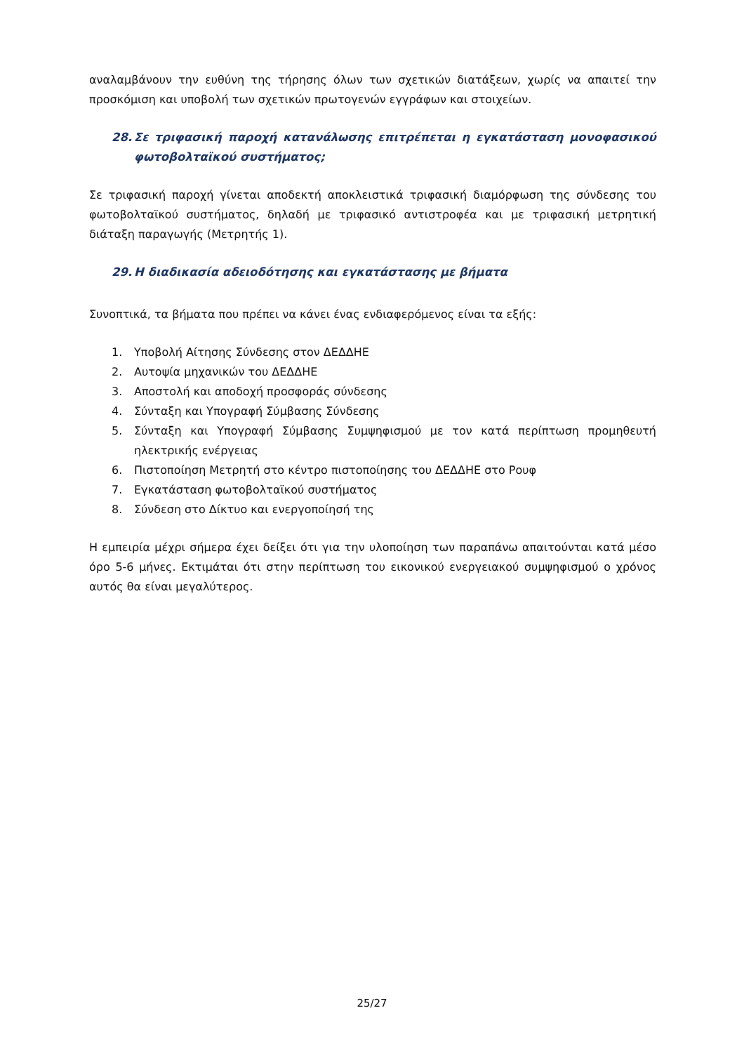αναλαμβάνουν την ευθύνη της τήρησης όλων των σχετικών διατάξεων, χωρίς να απαιτεί την προσκόμιση και υποβολή των σχετικών πρωτογενών εγγράφων και στοιχείων.
28. Σε τριφασική παροχή κατανάλωσης επιτρέπεται η εγκατάσταση μονοφασικού φωτοβολταϊκού συστήματος;
Σε τριφασική παροχή γίνεται αποδεκτή αποκλειστικά τριφασική διαμόρφωση της σύνδεσης του φωτοβολταϊκού συστήματος, δηλαδή με τριφασικό αντιστροφέα και με τριφασική μετρητική διάταξη παραγωγής (Μετρητής 1).
29. Η διαδικασία αδειοδότησης και εγκατάστασης με βήματα
Συνοπτικά, τα βήματα που πρέπει να κάνει ένας ενδιαφερόμενος είναι τα εξής:
1. Υποβολή Αίτησης Σύνδεσης στον ΔΕΔΔΗΕ
2. Αυτοψία μηχανικών του ΔΕΔΔΗΕ
3. Αποστολή και αποδοχή προσφοράς σύνδεσης
4. Σύνταξη και Υπογραφή Σύμβασης Σύνδεσης
5. Σύνταξη και Υπογραφή Σύμβασης Συμψηφισμού με τον κατά περίπτωση προμηθευτή ηλεκτρικής ενέργειας
6. Πιστοποίηση Μετρητή στο κέντρο πιστοποίησης του ΔΕΔΔΗΕ στο Ρουφ
7. Εγκατάσταση φωτοβολταϊκού συστήματος
8. Σύνδεση στο Δίκτυο και ενεργοποίησή της
Η εμπειρία μέχρι σήμερα έχει δείξει ότι για την υλοποίηση των παραπάνω απαιτούνται κατά μέσο όρο 5-6 μήνες. Εκτιμάται ότι στην περίπτωση του εικονικού ενεργειακού συμψηφισμού ο χρόνος αυτός θα είναι μεγαλύτερος.
25/27